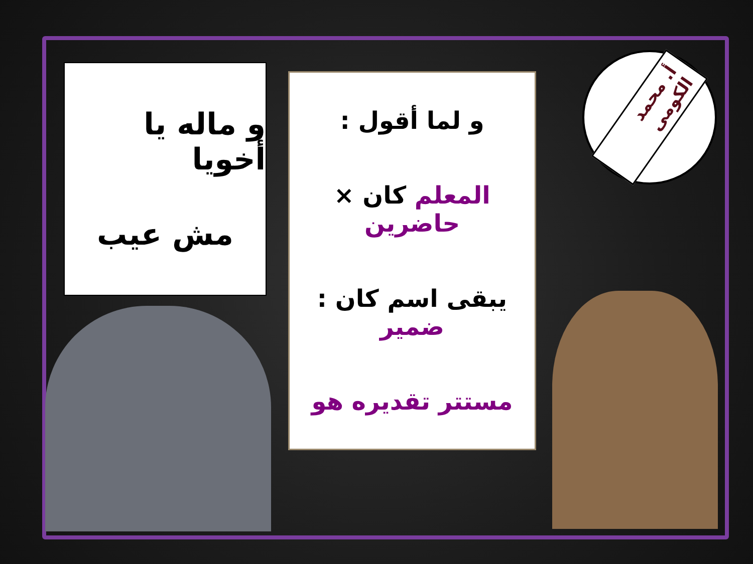و ماله يا أخويا
مش عيب
و لما أقول :
المعلم كان × حاضرين
يبقى اسم كان : ضمير
مستتر تقديره هو
أ. محمد الكومى